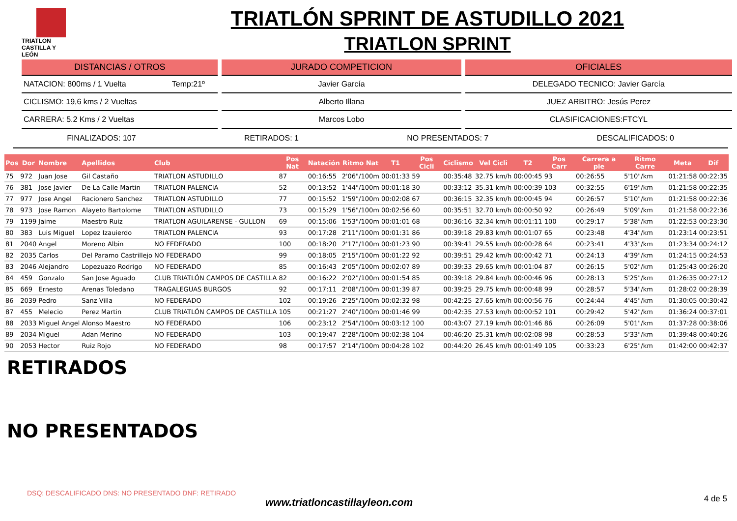TRIATLON
CASTILLA Y LEÓN
TRIATLÓN SPRINT DE ASTUDILLO 2021
TRIATLON SPRINT
DISTANCIAS / OTROS
NATACION: 800ms / 1 Vuelta Temp:21º
CICLISMO: 19,6 kms / 2 Vueltas
CARRERA: 5.2 Kms / 2 Vueltas
JURADO COMPETICION
Javier García
Alberto Illana
Marcos Lobo
OFICIALES
DELEGADO TECNICO: Javier García
JUEZ ARBITRO: Jesús Perez
CLASIFICACIONES:FTCYL
FINALIZADOS: 107 RETIRADOS: 1 NO PRESENTADOS: 7 DESCALIFICADOS: 0
| Pos | Dor | Nombre | Apellidos | Club | Pos Nat | Natación | Ritmo Nat | T1 | Pos Cicli | Ciclismo | Vel Cicli | T2 | Pos Carr | Carrera a pie | Ritmo Carre | Meta | Dif |
| --- | --- | --- | --- | --- | --- | --- | --- | --- | --- | --- | --- | --- | --- | --- | --- | --- | --- |
| 75 | 972 | Juan Jose | Gil Castaño | TRIATLON ASTUDILLO | 87 | 00:16:55 | 2'06"/100m | 00:01:33 | 59 | 00:35:48 | 32.75 km/h | 00:00:45 | 93 | 00:26:55 | 5'10"/km | 01:21:58 | 00:22:35 |
| 76 | 381 | Jose Javier | De La Calle Martin | TRIATLON PALENCIA | 52 | 00:13:52 | 1'44"/100m | 00:01:18 | 30 | 00:33:12 | 35.31 km/h | 00:00:39 | 103 | 00:32:55 | 6'19"/km | 01:21:58 | 00:22:35 |
| 77 | 977 | Jose Angel | Racionero Sanchez | TRIATLON ASTUDILLO | 77 | 00:15:52 | 1'59"/100m | 00:02:08 | 67 | 00:36:15 | 32.35 km/h | 00:00:45 | 94 | 00:26:57 | 5'10"/km | 01:21:58 | 00:22:36 |
| 78 | 973 | Jose Ramon | Alayeto Bartolome | TRIATLON ASTUDILLO | 73 | 00:15:29 | 1'56"/100m | 00:02:56 | 60 | 00:35:51 | 32.70 km/h | 00:00:50 | 92 | 00:26:49 | 5'09"/km | 01:21:58 | 00:22:36 |
| 79 | 1199 | Jaime | Maestro Ruiz | TRIATLON AGUILARENSE - GULLON | 69 | 00:15:06 | 1'53"/100m | 00:01:01 | 68 | 00:36:16 | 32.34 km/h | 00:01:11 | 100 | 00:29:17 | 5'38"/km | 01:22:53 | 00:23:30 |
| 80 | 383 | Luis Miguel | Lopez Izauierdo | TRIATLON PALENCIA | 93 | 00:17:28 | 2'11"/100m | 00:01:31 | 86 | 00:39:18 | 29.83 km/h | 00:01:07 | 65 | 00:23:48 | 4'34"/km | 01:23:14 | 00:23:51 |
| 81 | 2040 | Angel | Moreno Albin | NO FEDERADO | 100 | 00:18:20 | 2'17"/100m | 00:01:23 | 90 | 00:39:41 | 29.55 km/h | 00:00:28 | 64 | 00:23:41 | 4'33"/km | 01:23:34 | 00:24:12 |
| 82 | 2035 | Carlos | Del Paramo Castrillejo | NO FEDERADO | 99 | 00:18:05 | 2'15"/100m | 00:01:22 | 92 | 00:39:51 | 29.42 km/h | 00:00:42 | 71 | 00:24:13 | 4'39"/km | 01:24:15 | 00:24:53 |
| 83 | 2046 | Alejandro | Lopezuazo Rodrigo | NO FEDERADO | 85 | 00:16:43 | 2'05"/100m | 00:02:07 | 89 | 00:39:33 | 29.65 km/h | 00:01:04 | 87 | 00:26:15 | 5'02"/km | 01:25:43 | 00:26:20 |
| 84 | 459 | Gonzalo | San Jose Aguado | CLUB TRIATLÓN CAMPOS DE CASTILLA | 82 | 00:16:22 | 2'02"/100m | 00:01:54 | 85 | 00:39:18 | 29.84 km/h | 00:00:46 | 96 | 00:28:13 | 5'25"/km | 01:26:35 | 00:27:12 |
| 85 | 669 | Ernesto | Arenas Toledano | TRAGALEGUAS BURGOS | 92 | 00:17:11 | 2'08"/100m | 00:01:39 | 87 | 00:39:25 | 29.75 km/h | 00:00:48 | 99 | 00:28:57 | 5'34"/km | 01:28:02 | 00:28:39 |
| 86 | 2039 | Pedro | Sanz Villa | NO FEDERADO | 102 | 00:19:26 | 2'25"/100m | 00:02:32 | 98 | 00:42:25 | 27.65 km/h | 00:00:56 | 76 | 00:24:44 | 4'45"/km | 01:30:05 | 00:30:42 |
| 87 | 455 | Melecio | Perez Martin | CLUB TRIATLÓN CAMPOS DE CASTILLA | 105 | 00:21:27 | 2'40"/100m | 00:01:46 | 99 | 00:42:35 | 27.53 km/h | 00:00:52 | 101 | 00:29:42 | 5'42"/km | 01:36:24 | 00:37:01 |
| 88 | 2033 | Miguel Angel | Alonso Maestro | NO FEDERADO | 106 | 00:23:12 | 2'54"/100m | 00:03:12 | 100 | 00:43:07 | 27.19 km/h | 00:01:46 | 86 | 00:26:09 | 5'01"/km | 01:37:28 | 00:38:06 |
| 89 | 2034 | Miguel | Adan Merino | NO FEDERADO | 103 | 00:19:47 | 2'28"/100m | 00:02:38 | 104 | 00:46:20 | 25.31 km/h | 00:02:08 | 98 | 00:28:53 | 5'33"/km | 01:39:48 | 00:40:26 |
| 90 | 2053 | Hector | Ruiz Rojo | NO FEDERADO | 98 | 00:17:57 | 2'14"/100m | 00:04:28 | 102 | 00:44:20 | 26.45 km/h | 00:01:49 | 105 | 00:33:23 | 6'25"/km | 01:42:00 | 00:42:37 |
RETIRADOS
NO PRESENTADOS
DSQ: DESCALIFICADO DNS: NO PRESENTADO DNF: RETIRADO
www.triatloncastillayleon.com 4 de 5